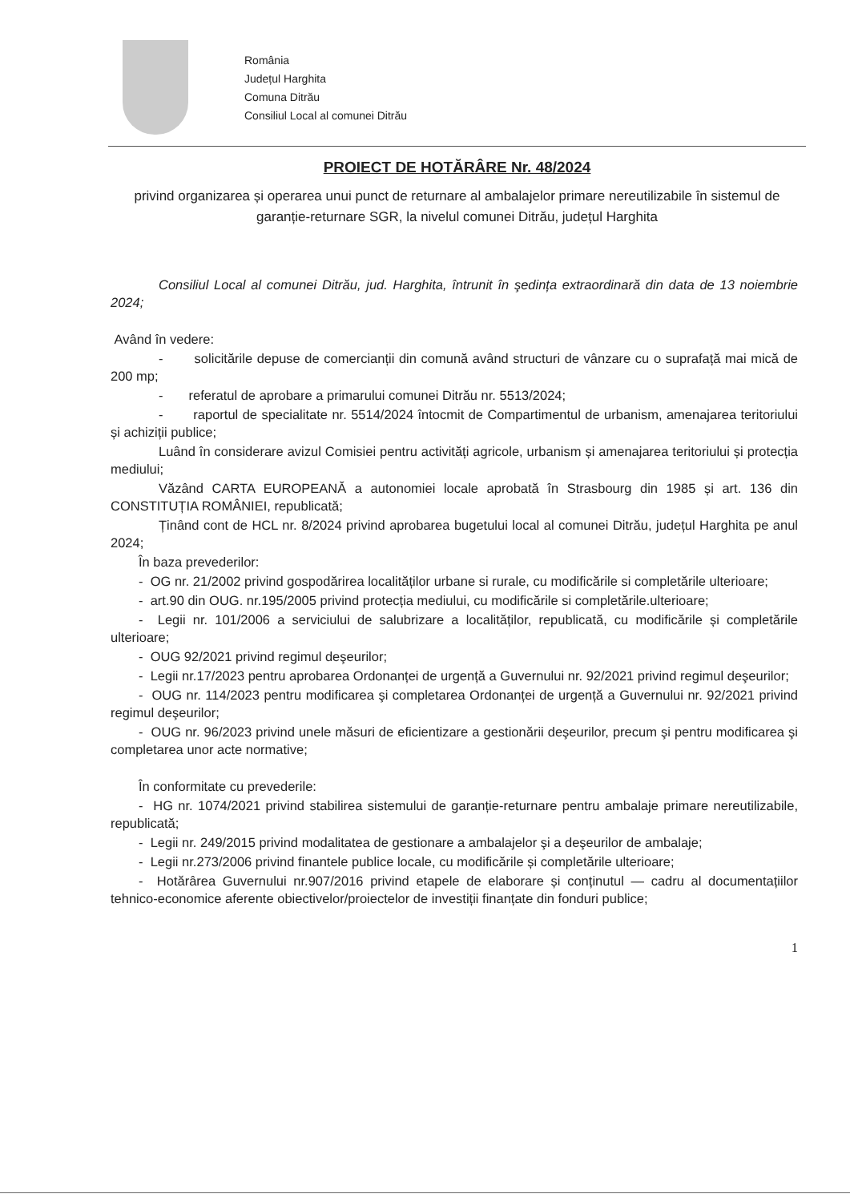România
Județul Harghita
Comuna Ditrău
Consiliul Local al comunei Ditrău
PROIECT DE HOTĂRÂRE Nr. 48/2024
privind organizarea și operarea unui punct de returnare al ambalajelor primare nereutilizabile în sistemul de garanție-returnare SGR, la nivelul comunei Ditrău, județul Harghita
Consiliul Local al comunei Ditrău, jud. Harghita, întrunit în şedința extraordinară din data de 13 noiembrie 2024;
Având în vedere:
- solicitările depuse de comercianții din comună având structuri de vânzare cu o suprafață mai mică de 200 mp;
- referatul de aprobare a primarului comunei Ditrău nr. 5513/2024;
- raportul de specialitate nr. 5514/2024 întocmit de Compartimentul de urbanism, amenajarea teritoriului și achiziții publice;
Luând în considerare avizul Comisiei pentru activități agricole, urbanism și amenajarea teritoriului și protecția mediului;
Văzând CARTA EUROPEANĂ a autonomiei locale aprobată în Strasbourg din 1985 și art. 136 din CONSTITUȚIA ROMÂNIEI, republicată;
Ținând cont de HCL nr. 8/2024 privind aprobarea bugetului local al comunei Ditrău, județul Harghita pe anul 2024;
În baza prevederilor:
- OG nr. 21/2002 privind gospodărirea localităților urbane si rurale, cu modificările si completările ulterioare;
- art.90 din OUG. nr.195/2005 privind protecția mediului, cu modificările si completările.ulterioare;
- Legii nr. 101/2006 a serviciului de salubrizare a localităților, republicată, cu modificările și completările ulterioare;
- OUG 92/2021 privind regimul deşeurilor;
- Legii nr.17/2023 pentru aprobarea Ordonanței de urgență a Guvernului nr. 92/2021 privind regimul deşeurilor;
- OUG nr. 114/2023 pentru modificarea şi completarea Ordonanței de urgență a Guvernului nr. 92/2021 privind regimul deşeurilor;
- OUG nr. 96/2023 privind unele măsuri de eficientizare a gestionării deşeurilor, precum şi pentru modificarea şi completarea unor acte normative;
În conformitate cu prevederile:
- HG nr. 1074/2021 privind stabilirea sistemului de garanție-returnare pentru ambalaje primare nereutilizabile, republicată;
- Legii nr. 249/2015 privind modalitatea de gestionare a ambalajelor şi a deşeurilor de ambalaje;
- Legii nr.273/2006 privind finantele publice locale, cu modificările și completările ulterioare;
- Hotărârea Guvernului nr.907/2016 privind etapele de elaborare și conținutul — cadru al documentațiilor tehnico-economice aferente obiectivelor/proiectelor de investiții finanțate din fonduri publice;
1